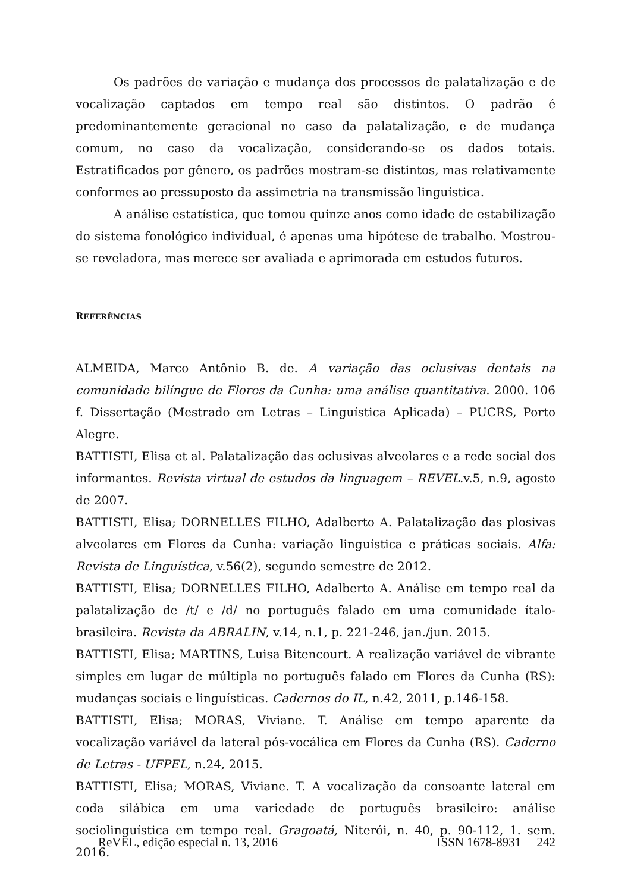Os padrões de variação e mudança dos processos de palatalização e de vocalização captados em tempo real são distintos. O padrão é predominantemente geracional no caso da palatalização, e de mudança comum, no caso da vocalização, considerando-se os dados totais. Estratificados por gênero, os padrões mostram-se distintos, mas relativamente conformes ao pressuposto da assimetria na transmissão linguística.
A análise estatística, que tomou quinze anos como idade de estabilização do sistema fonológico individual, é apenas uma hipótese de trabalho. Mostrou-se reveladora, mas merece ser avaliada e aprimorada em estudos futuros.
REFERÊNCIAS
ALMEIDA, Marco Antônio B. de. A variação das oclusivas dentais na comunidade bilíngue de Flores da Cunha: uma análise quantitativa. 2000. 106 f. Dissertação (Mestrado em Letras – Linguística Aplicada) – PUCRS, Porto Alegre.
BATTISTI, Elisa et al. Palatalização das oclusivas alveolares e a rede social dos informantes. Revista virtual de estudos da linguagem – REVEL.v.5, n.9, agosto de 2007.
BATTISTI, Elisa; DORNELLES FILHO, Adalberto A. Palatalização das plosivas alveolares em Flores da Cunha: variação linguística e práticas sociais. Alfa: Revista de Linguística, v.56(2), segundo semestre de 2012.
BATTISTI, Elisa; DORNELLES FILHO, Adalberto A. Análise em tempo real da palatalização de /t/ e /d/ no português falado em uma comunidade ítalo-brasileira. Revista da ABRALIN, v.14, n.1, p. 221-246, jan./jun. 2015.
BATTISTI, Elisa; MARTINS, Luisa Bitencourt. A realização variável de vibrante simples em lugar de múltipla no português falado em Flores da Cunha (RS): mudanças sociais e linguísticas. Cadernos do IL, n.42, 2011, p.146-158.
BATTISTI, Elisa; MORAS, Viviane. T. Análise em tempo aparente da vocalização variável da lateral pós-vocálica em Flores da Cunha (RS). Caderno de Letras - UFPEL, n.24, 2015.
BATTISTI, Elisa; MORAS, Viviane. T. A vocalização da consoante lateral em coda silábica em uma variedade de português brasileiro: análise sociolinguística em tempo real. Gragoatá, Niterói, n. 40, p. 90-112, 1. sem. 2016.
ReVEL, edição especial n. 13, 2016 ISSN 1678-8931 242